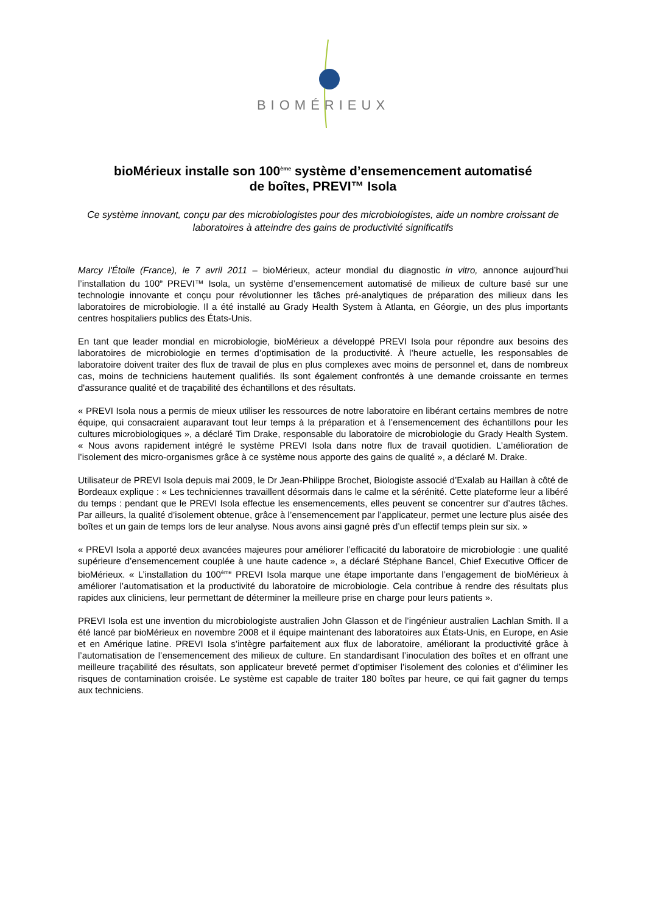BIOMÉRIEUX
bioMérieux installe son 100<sup>ème</sup> système d’ensemencement automatisé
de boîtes, PREVI™ Isola
Ce système innovant, conçu par des microbiologistes pour des microbiologistes, aide un nombre croissant de laboratoires à atteindre des gains de productivité significatifs
Marcy l'Étoile (France), le 7 avril 2011 – bioMérieux, acteur mondial du diagnostic in vitro, annonce aujourd’hui l’installation du 100<sup>e</sup> PREVI™ Isola, un système d’ensemencement automatisé de milieux de culture basé sur une technologie innovante et conçu pour révolutionner les tâches pré-analytiques de préparation des milieux dans les laboratoires de microbiologie. Il a été installé au Grady Health System à Atlanta, en Géorgie, un des plus importants centres hospitaliers publics des États-Unis.
En tant que leader mondial en microbiologie, bioMérieux a développé PREVI Isola pour répondre aux besoins des laboratoires de microbiologie en termes d’optimisation de la productivité. À l’heure actuelle, les responsables de laboratoire doivent traiter des flux de travail de plus en plus complexes avec moins de personnel et, dans de nombreux cas, moins de techniciens hautement qualifiés. Ils sont également confrontés à une demande croissante en termes d'assurance qualité et de traçabilité des échantillons et des résultats.
« PREVI Isola nous a permis de mieux utiliser les ressources de notre laboratoire en libérant certains membres de notre équipe, qui consacraient auparavant tout leur temps à la préparation et à l’ensemencement des échantillons pour les cultures microbiologiques », a déclaré Tim Drake, responsable du laboratoire de microbiologie du Grady Health System. « Nous avons rapidement intégré le système PREVI Isola dans notre flux de travail quotidien. L’amélioration de l’isolement des micro-organismes grâce à ce système nous apporte des gains de qualité », a déclaré M. Drake.
Utilisateur de PREVI Isola depuis mai 2009, le Dr Jean-Philippe Brochet, Biologiste associé d’Exalab au Haillan à côté de Bordeaux explique : « Les techniciennes travaillent désormais dans le calme et la sérénité. Cette plateforme leur a libéré du temps : pendant que le PREVI Isola effectue les ensemencements, elles peuvent se concentrer sur d’autres tâches. Par ailleurs, la qualité d’isolement obtenue, grâce à l’ensemencement par l’applicateur, permet une lecture plus aisée des boîtes et un gain de temps lors de leur analyse. Nous avons ainsi gagné près d’un effectif temps plein sur six. »
« PREVI Isola a apporté deux avancées majeures pour améliorer l’efficacité du laboratoire de microbiologie : une qualité supérieure d’ensemencement couplée à une haute cadence », a déclaré Stéphane Bancel, Chief Executive Officer de bioMérieux. « L’installation du 100<sup>ème</sup> PREVI Isola marque une étape importante dans l’engagement de bioMérieux à améliorer l’automatisation et la productivité du laboratoire de microbiologie. Cela contribue à rendre des résultats plus rapides aux cliniciens, leur permettant de déterminer la meilleure prise en charge pour leurs patients ».
PREVI Isola est une invention du microbiologiste australien John Glasson et de l’ingénieur australien Lachlan Smith. Il a été lancé par bioMérieux en novembre 2008 et il équipe maintenant des laboratoires aux États-Unis, en Europe, en Asie et en Amérique latine. PREVI Isola s’intègre parfaitement aux flux de laboratoire, améliorant la productivité grâce à l’automatisation de l’ensemencement des milieux de culture. En standardisant l’inoculation des boîtes et en offrant une meilleure traçabilité des résultats, son applicateur breveté permet d’optimiser l’isolement des colonies et d’éliminer les risques de contamination croisée. Le système est capable de traiter 180 boîtes par heure, ce qui fait gagner du temps aux techniciens.